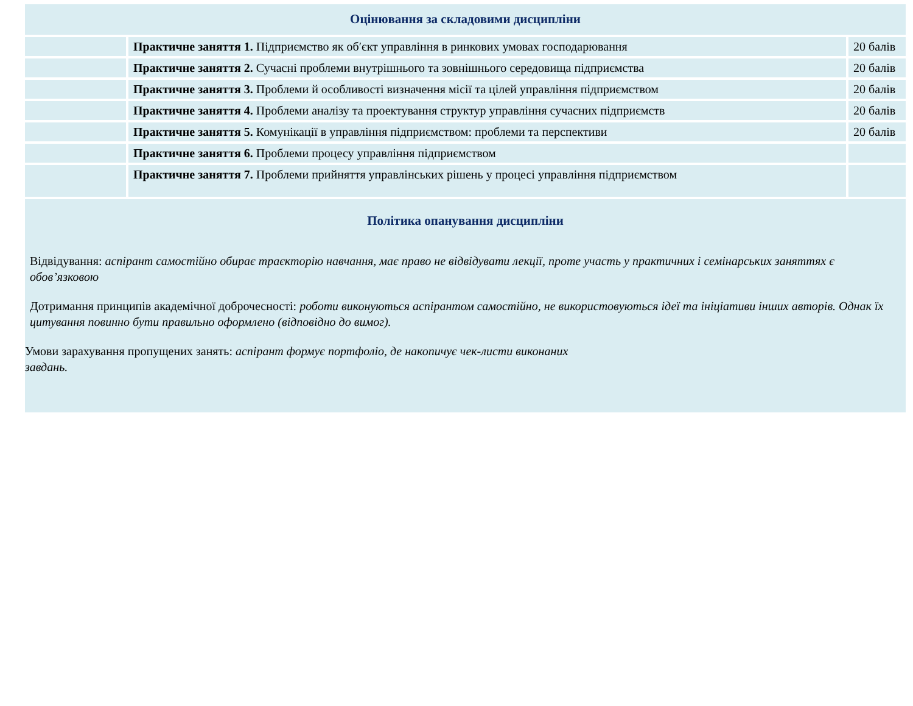| Оцінювання за складовими дисципліни | | |
| | Практичне заняття 1. Підприємство як об′єкт управління в ринкових умовах господарювання | 20 балів |
| | Практичне заняття 2. Сучасні проблеми внутрішнього та зовнішнього середовища підприємства | 20 балів |
| | Практичне заняття 3. Проблеми й особливості визначення місії та цілей управління підприємством | 20 балів |
| | Практичне заняття 4. Проблеми аналізу та проектування структур управління сучасних підприємств | 20 балів |
| | Практичне заняття 5. Комунікації в управління підприємством: проблеми та перспективи | 20 балів |
| | Практичне заняття 6. Проблеми процесу управління підприємством | |
| | Практичне заняття 7. Проблеми прийняття управлінських рішень у процесі управління підприємством | |
Політика опанування дисципліни
Відвідування: аспірант самостійно обирає траєкторію навчання, має право не відвідувати лекції, проте участь у практичних і семінарських заняттях є обов’язковою
Дотримання принципів академічної доброчесності: роботи виконуються аспірантом самостійно, не використовуються ідеї та ініціативи інших авторів. Однак їх цитування повинно бути правильно оформлено (відповідно до вимог).
Умови зарахування пропущених занять: аспірант формує портфоліо, де накопичує чек-листи виконаних завдань.